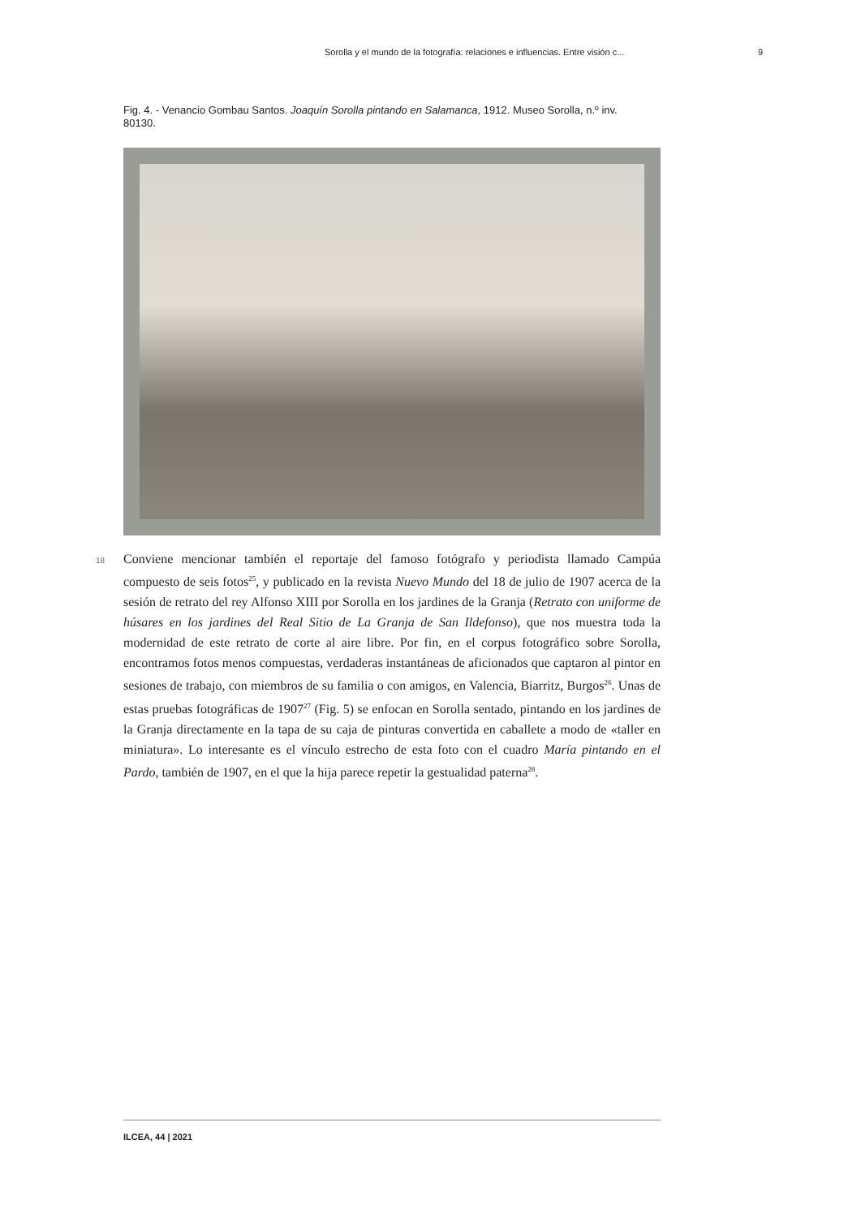Sorolla y el mundo de la fotografía: relaciones e influencias. Entre visión c... 9
Fig. 4. - Venancio Gombau Santos. Joaquín Sorolla pintando en Salamanca, 1912. Museo Sorolla, n.º inv. 80130.
18
Conviene mencionar también el reportaje del famoso fotógrafo y periodista llamado Campúa compuesto de seis fotos<sup>25</sup>, y publicado en la revista Nuevo Mundo del 18 de julio de 1907 acerca de la sesión de retrato del rey Alfonso XIII por Sorolla en los jardines de la Granja (Retrato con uniforme de húsares en los jardines del Real Sitio de La Granja de San Ildefonso), que nos muestra toda la modernidad de este retrato de corte al aire libre. Por fin, en el corpus fotográfico sobre Sorolla, encontramos fotos menos compuestas, verdaderas instantáneas de aficionados que captaron al pintor en sesiones de trabajo, con miembros de su familia o con amigos, en Valencia, Biarritz, Burgos<sup>26</sup>. Unas de estas pruebas fotográficas de 1907<sup>27</sup> (Fig. 5) se enfocan en Sorolla sentado, pintando en los jardines de la Granja directamente en la tapa de su caja de pinturas convertida en caballete a modo de «taller en miniatura». Lo interesante es el vínculo estrecho de esta foto con el cuadro María pintando en el Pardo, también de 1907, en el que la hija parece repetir la gestualidad paterna<sup>28</sup>.
ILCEA, 44 | 2021